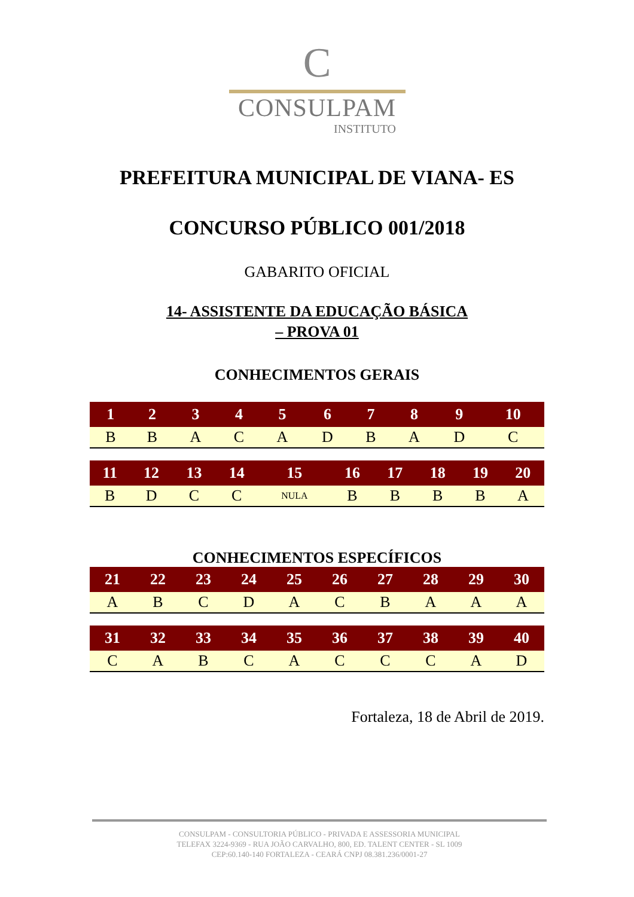C
CONSULPAM
INSTITUTO
PREFEITURA MUNICIPAL DE VIANA- ES
CONCURSO PÚBLICO 001/2018
GABARITO OFICIAL
14- ASSISTENTE DA EDUCAÇÃO BÁSICA
– PROVA 01
CONHECIMENTOS GERAIS
| 1 | 2 | 3 | 4 | 5 | 6 | 7 | 8 | 9 | 10 |
| --- | --- | --- | --- | --- | --- | --- | --- | --- | --- |
| B | B | A | C | A | D | B | A | D | C |
| 11 | 12 | 13 | 14 | 15 | 16 | 17 | 18 | 19 | 20 |
| --- | --- | --- | --- | --- | --- | --- | --- | --- | --- |
| B | D | C | C | NULA | B | B | B | B | A |
CONHECIMENTOS ESPECÍFICOS
| 21 | 22 | 23 | 24 | 25 | 26 | 27 | 28 | 29 | 30 |
| --- | --- | --- | --- | --- | --- | --- | --- | --- | --- |
| A | B | C | D | A | C | B | A | A | A |
| 31 | 32 | 33 | 34 | 35 | 36 | 37 | 38 | 39 | 40 |
| --- | --- | --- | --- | --- | --- | --- | --- | --- | --- |
| C | A | B | C | A | C | C | C | A | D |
Fortaleza, 18 de Abril de 2019.
CONSULPAM - CONSULTORIA PÚBLICO - PRIVADA E ASSESSORIA MUNICIPAL
TELEFAX 3224-9369 - RUA JOÃO CARVALHO, 800, ED. TALENT CENTER - SL 1009
CEP:60.140-140 FORTALEZA - CEARÁ CNPJ 08.381.236/0001-27